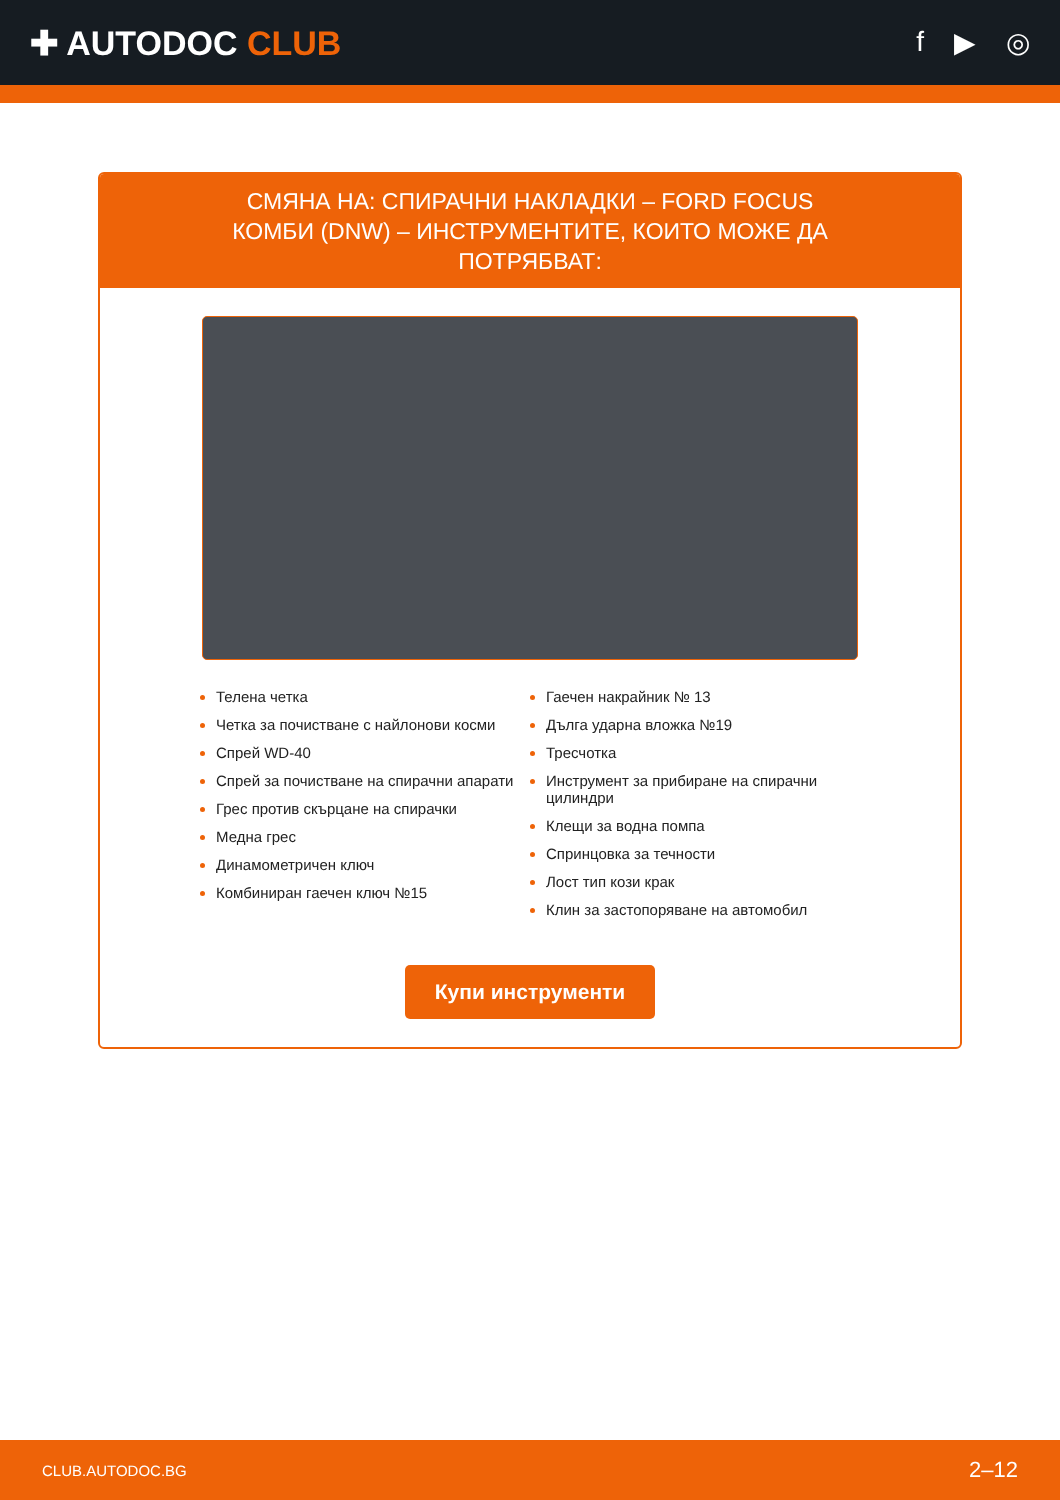✚ AUTODOC CLUB
f ▶ ◎
СМЯНА НА: СПИРАЧНИ НАКЛАДКИ – FORD FOCUS КОМБИ (DNW) – ИНСТРУМЕНТИТЕ, КОИТО МОЖЕ ДА ПОТРЯБВАТ:
Телена четка
Четка за почистване с найлонови косми
Спрей WD-40
Спрей за почистване на спирачни апарати
Грес против скърцане на спирачки
Медна грес
Динамометричен ключ
Комбиниран гаечен ключ №15
Гаечен накрайник № 13
Дълга ударна вложка №19
Тресчотка
Инструмент за прибиране на спирачни цилиндри
Клещи за водна помпа
Спринцовка за течности
Лост тип кози крак
Клин за застопоряване на автомобил
Купи инструменти
CLUB.AUTODOC.BG 2–12